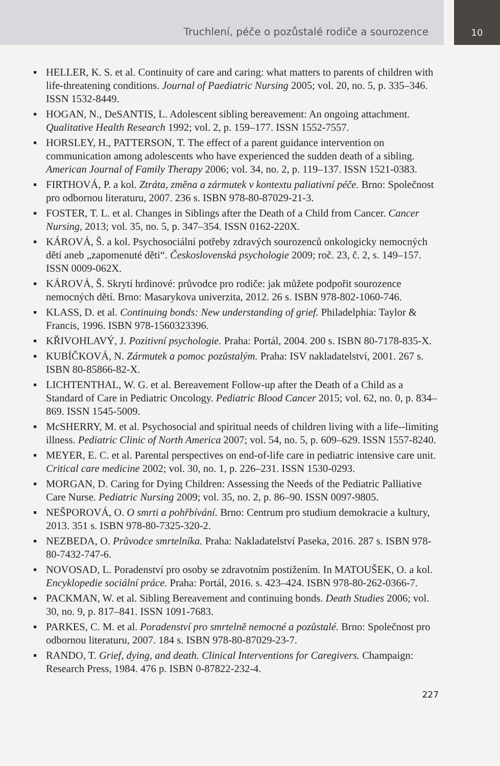Truchlení, péče o pozůstalé rodiče a sourozence
10
▪ HELLER, K. S. et al. Continuity of care and caring: what matters to parents of children with life-threatening conditions. Journal of Paediatric Nursing 2005; vol. 20, no. 5, p. 335–346. ISSN 1532-8449.
▪ HOGAN, N., DeSANTIS, L. Adolescent sibling bereavement: An ongoing attachment. Qualitative Health Research 1992; vol. 2, p. 159–177. ISSN 1552-7557.
▪ HORSLEY, H., PATTERSON, T. The effect of a parent guidance intervention on communication among adolescents who have experienced the sudden death of a sibling. American Journal of Family Therapy 2006; vol. 34, no. 2, p. 119–137. ISSN 1521-0383.
▪ FIRTHOVÁ, P. a kol. Ztráta, změna a zármutek v kontextu paliativní péče. Brno: Společnost pro odbornou literaturu, 2007. 236 s. ISBN 978-80-87029-21-3.
▪ FOSTER, T. L. et al. Changes in Siblings after the Death of a Child from Cancer. Cancer Nursing, 2013; vol. 35, no. 5, p. 347–354. ISSN 0162-220X.
▪ KÁROVÁ, Š. a kol. Psychosociální potřeby zdravých sourozenců onkologicky nemocných dětí aneb „zapomenuté děti“. Československá psychologie 2009; roč. 23, č. 2, s. 149–157. ISSN 0009-062X.
▪ KÁROVÁ, Š. Skrytí hrdinové: průvodce pro rodiče: jak můžete podpořit sourozence nemocných dětí. Brno: Masarykova univerzita, 2012. 26 s. ISBN 978-802-1060-746.
▪ KLASS, D. et al. Continuing bonds: New understanding of grief. Philadelphia: Taylor & Francis, 1996. ISBN 978-1560323396.
▪ KŘIVOHLAVÝ, J. Pozitivní psychologie. Praha: Portál, 2004. 200 s. ISBN 80-7178-835-X.
▪ KUBÍČKOVÁ, N. Zármutek a pomoc pozůstalým. Praha: ISV nakladatelství, 2001. 267 s. ISBN 80-85866-82-X.
▪ LICHTENTHAL, W. G. et al. Bereavement Follow-up after the Death of a Child as a Standard of Care in Pediatric Oncology. Pediatric Blood Cancer 2015; vol. 62, no. 0, p. 834–869. ISSN 1545-5009.
▪ McSHERRY, M. et al. Psychosocial and spiritual needs of children living with a life--limiting illness. Pediatric Clinic of North America 2007; vol. 54, no. 5, p. 609–629. ISSN 1557-8240.
▪ MEYER, E. C. et al. Parental perspectives on end-of-life care in pediatric intensive care unit. Critical care medicine 2002; vol. 30, no. 1, p. 226–231. ISSN 1530-0293.
▪ MORGAN, D. Caring for Dying Children: Assessing the Needs of the Pediatric Palliative Care Nurse. Pediatric Nursing 2009; vol. 35, no. 2, p. 86–90. ISSN 0097-9805.
▪ NEŠPOROVÁ, O. O smrti a pohřbívání. Brno: Centrum pro studium demokracie a kultury, 2013. 351 s. ISBN 978-80-7325-320-2.
▪ NEZBEDA, O. Průvodce smrtelníka. Praha: Nakladatelství Paseka, 2016. 287 s. ISBN 978-80-7432-747-6.
▪ NOVOSAD, L. Poradenství pro osoby se zdravotním postižením. In MATOUŠEK, O. a kol. Encyklopedie sociální práce. Praha: Portál, 2016. s. 423–424. ISBN 978-80-262-0366-7.
▪ PACKMAN, W. et al. Sibling Bereavement and continuing bonds. Death Studies 2006; vol. 30, no. 9, p. 817–841. ISSN 1091-7683.
▪ PARKES, C. M. et al. Poradenství pro smrtelně nemocné a pozůstalé. Brno: Společnost pro odbornou literaturu, 2007. 184 s. ISBN 978-80-87029-23-7.
▪ RANDO, T. Grief, dying, and death. Clinical Interventions for Caregivers. Champaign: Research Press, 1984. 476 p. ISBN 0-87822-232-4.
227